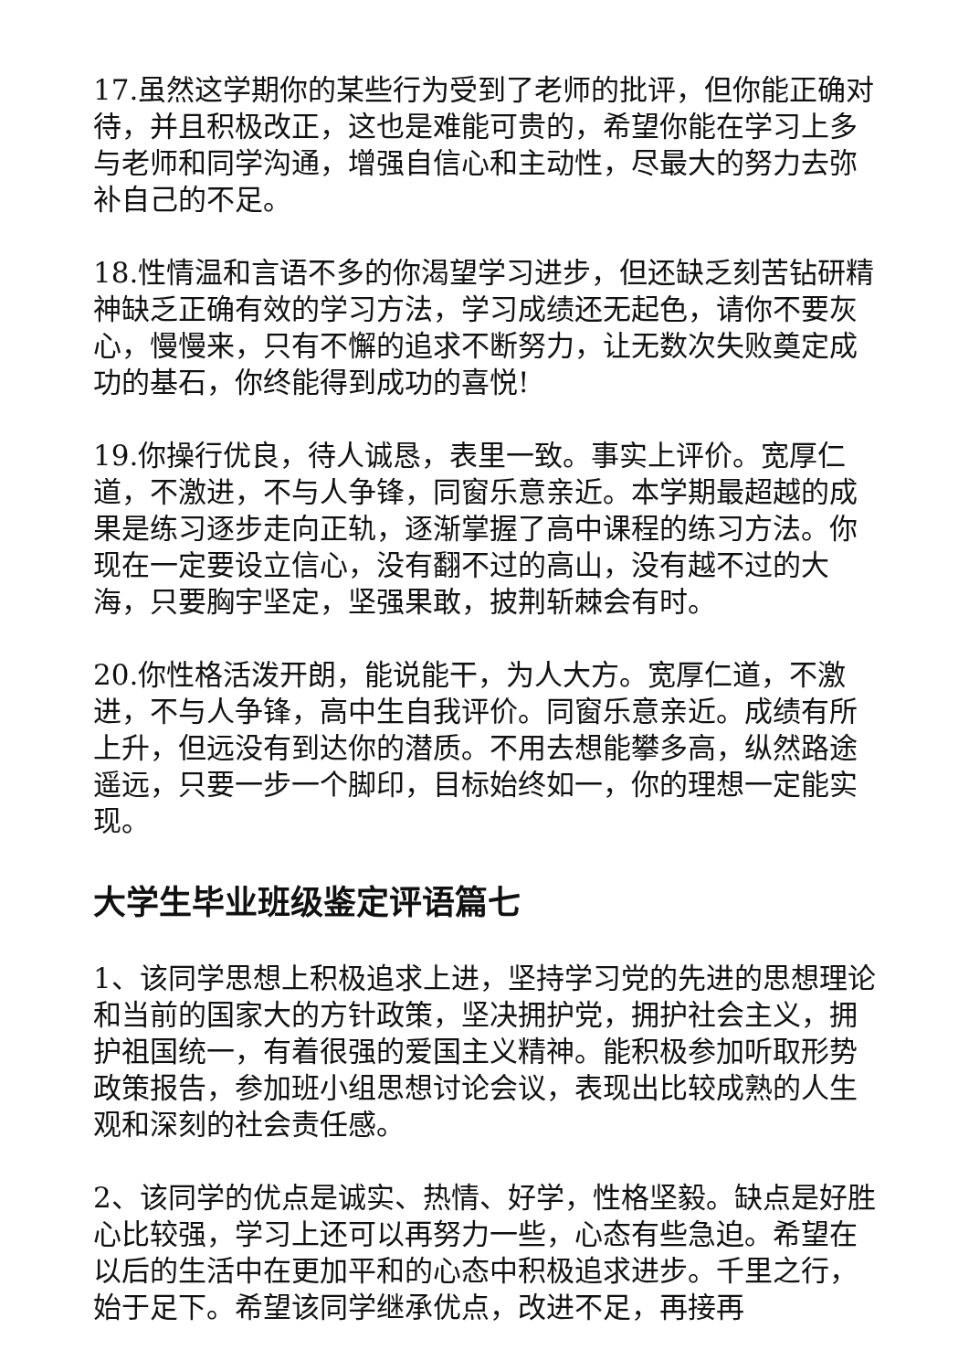17.虽然这学期你的某些行为受到了老师的批评，但你能正确对待，并且积极改正，这也是难能可贵的，希望你能在学习上多与老师和同学沟通，增强自信心和主动性，尽最大的努力去弥补自己的不足。
18.性情温和言语不多的你渴望学习进步，但还缺乏刻苦钻研精神缺乏正确有效的学习方法，学习成绩还无起色，请你不要灰心，慢慢来，只有不懈的追求不断努力，让无数次失败奠定成功的基石，你终能得到成功的喜悦!
19.你操行优良，待人诚恳，表里一致。事实上评价。宽厚仁道，不激进，不与人争锋，同窗乐意亲近。本学期最超越的成果是练习逐步走向正轨，逐渐掌握了高中课程的练习方法。你现在一定要设立信心，没有翻不过的高山，没有越不过的大海，只要胸宇坚定，坚强果敢，披荆斩棘会有时。
20.你性格活泼开朗，能说能干，为人大方。宽厚仁道，不激进，不与人争锋，高中生自我评价。同窗乐意亲近。成绩有所上升，但远没有到达你的潜质。不用去想能攀多高，纵然路途遥远，只要一步一个脚印，目标始终如一，你的理想一定能实现。
大学生毕业班级鉴定评语篇七
1、该同学思想上积极追求上进，坚持学习党的先进的思想理论和当前的国家大的方针政策，坚决拥护党，拥护社会主义，拥护祖国统一，有着很强的爱国主义精神。能积极参加听取形势政策报告，参加班小组思想讨论会议，表现出比较成熟的人生观和深刻的社会责任感。
2、该同学的优点是诚实、热情、好学，性格坚毅。缺点是好胜心比较强，学习上还可以再努力一些，心态有些急迫。希望在以后的生活中在更加平和的心态中积极追求进步。千里之行，始于足下。希望该同学继承优点，改进不足，再接再